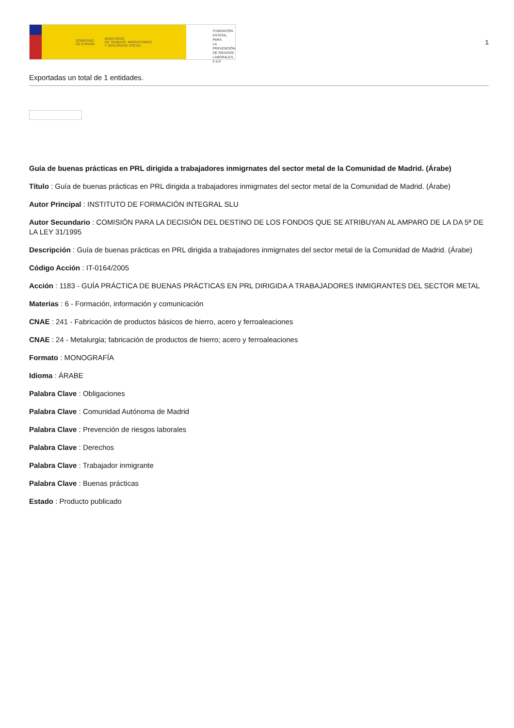GOBIERNO
DE ESPAÑA MINISTERIO
DE TRABAJO, MIGRACIONES
Y SEGURIDAD SOCIAL
FUNDACIÓN
ESTATAL PARA
LA PREVENCIÓN
DE RIESGOS
LABORALES, F.S.P.
1
Exportadas un total de 1 entidades.
Guía de buenas prácticas en PRL dirigida a trabajadores inmigrnates del sector metal de la Comunidad de Madrid. (Árabe)
Título : Guía de buenas prácticas en PRL dirigida a trabajadores inmigrnates del sector metal de la Comunidad de Madrid. (Árabe)
Autor Principal : INSTITUTO DE FORMACIÓN INTEGRAL SLU
Autor Secundario : COMISIÓN PARA LA DECISIÓN DEL DESTINO DE LOS FONDOS QUE SE ATRIBUYAN AL AMPARO DE LA DA 5ª DE LA LEY 31/1995
Descripción : Guía de buenas prácticas en PRL dirigida a trabajadores inmigrnates del sector metal de la Comunidad de Madrid. (Árabe)
Código Acción : IT-0164/2005
Acción : 1183 - GUÍA PRÁCTICA DE BUENAS PRÁCTICAS EN PRL DIRIGIDA A TRABAJADORES INMIGRANTES DEL SECTOR METAL
Materias : 6 - Formación, información y comunicación
CNAE : 241 - Fabricación de productos básicos de hierro, acero y ferroaleaciones
CNAE : 24 - Metalurgia; fabricación de productos de hierro; acero y ferroaleaciones
Formato : MONOGRAFÍA
Idioma : ÁRABE
Palabra Clave : Obligaciones
Palabra Clave : Comunidad Autónoma de Madrid
Palabra Clave : Prevención de riesgos laborales
Palabra Clave : Derechos
Palabra Clave : Trabajador inmigrante
Palabra Clave : Buenas prácticas
Estado : Producto publicado